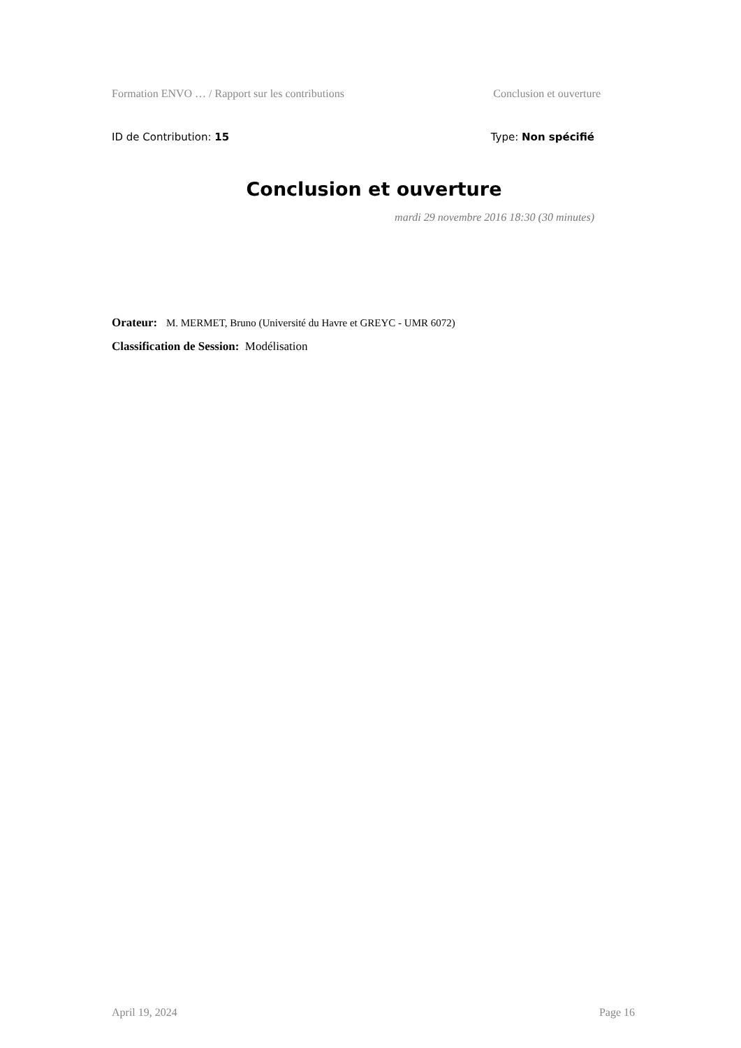Formation ENVO … / Rapport sur les contributions Conclusion et ouverture
ID de Contribution: 15 Type: Non spécifié
Conclusion et ouverture
mardi 29 novembre 2016 18:30 (30 minutes)
Orateur: M. MERMET, Bruno (Université du Havre et GREYC - UMR 6072)
Classification de Session: Modélisation
April 19, 2024 Page 16